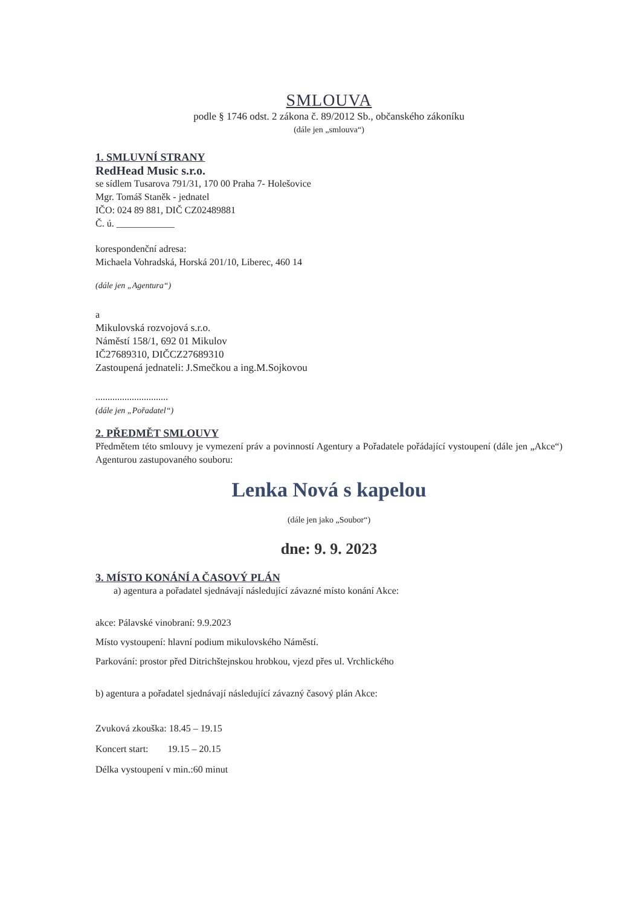SMLOUVA
podle § 1746 odst. 2 zákona č. 89/2012 Sb., občanského zákoníku
(dále jen „smlouva“)
1. SMLUVNÍ STRANY
RedHead Music s.r.o.
se sídlem Tusarova 791/31, 170 00 Praha 7- Holešovice
Mgr. Tomáš Staněk - jednatel
IČO: 024 89 881, DIČ CZ02489881
Č. ú. ____________
korespondenční adresa:
Michaela Vohradská, Horská 201/10, Liberec, 460 14
(dále jen „Agentura“)
a
Mikulovská rozvojová s.r.o.
Náměstí 158/1, 692 01 Mikulov
IČ27689310, DIČCZ27689310
Zastoupená jednateli: J.Smečkou a ing.M.Sojkovou
..............................
(dále jen „Pořadatel“)
2. PŘEDMĚT SMLOUVY
Předmětem této smlouvy je vymezení práv a povinností Agentury a Pořadatele pořádající vystoupení (dále jen „Akce“) Agenturou zastupovaného souboru:
Lenka Nová s kapelou
(dále jen jako „Soubor“)
dne: 9. 9. 2023
3. MÍSTO KONÁNÍ A ČASOVÝ PLÁN
a) agentura a pořadatel sjednávají následující závazné místo konání Akce:
akce: Pálavské vinobraní: 9.9.2023
Místo vystoupení: hlavní podium mikulovského Náměstí.
Parkování: prostor před Ditrichštejnskou hrobkou, vjezd přes ul. Vrchlického
b) agentura a pořadatel sjednávají následující závazný časový plán Akce:
Zvuková zkouška: 18.45 – 19.15
Koncert start: 19.15 – 20.15
Délka vystoupení v min.:60 minut